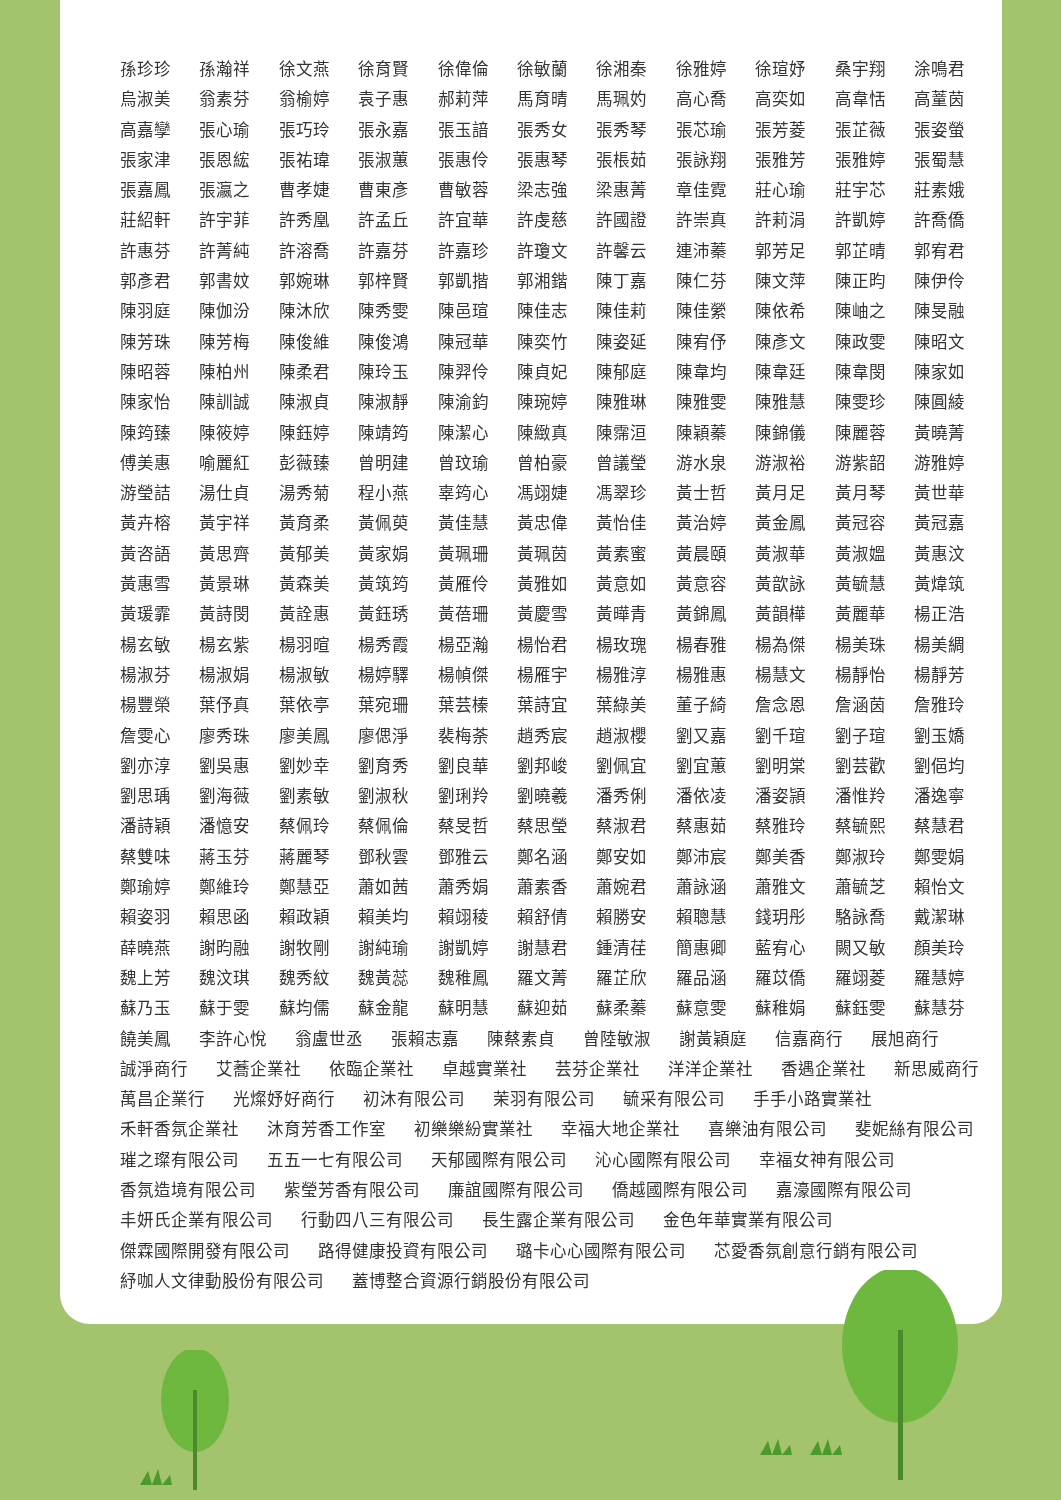孫珍珍 孫瀚祥 徐文燕 徐育賢 徐偉倫 徐敏蘭 徐湘秦 徐雅婷 徐瑄妤 桑宇翔 涂鳴君
烏淑美 翁素芬 翁榆婷 袁子惠 郝莉萍 馬育晴 馬珮妁 高心喬 高奕如 高韋恬 高蕫茵
高嘉孿 張心瑜 張巧玲 張永嘉 張玉諳 張秀女 張秀琴 張芯瑜 張芳菱 張芷薇 張姿螢
張家津 張恩綋 張祐瑋 張淑蕙 張惠伶 張惠琴 張棖茹 張詠翔 張雅芳 張雅婷 張蜀慧
張嘉鳳 張瀛之 曹孝婕 曹東彥 曹敏蓉 梁志強 梁惠菁 章佳霓 莊心瑜 莊宇芯 莊素娥
莊紹軒 許宇菲 許秀凰 許孟丘 許宜華 許虔慈 許國證 許崇真 許莉涓 許凱婷 許喬僑
許惠芬 許菁純 許溶喬 許嘉芬 許嘉珍 許瓊文 許馨云 連沛蓁 郭芳足 郭芷晴 郭宥君
郭彥君 郭書妏 郭婉琳 郭梓賢 郭凱揩 郭湘鍇 陳丁嘉 陳仁芬 陳文萍 陳正昀 陳伊伶
陳羽庭 陳伽汾 陳沐欣 陳秀雯 陳邑瑄 陳佳志 陳佳莉 陳佳縈 陳依希 陳岫之 陳旻融
陳芳珠 陳芳梅 陳俊維 陳俊鴻 陳冠華 陳奕竹 陳姿延 陳宥伃 陳彥文 陳政雯 陳昭文
陳昭蓉 陳柏州 陳柔君 陳玲玉 陳羿伶 陳貞妃 陳郁庭 陳韋均 陳韋廷 陳韋閔 陳家如
陳家怡 陳訓誠 陳淑貞 陳淑靜 陳渝鈞 陳琬婷 陳雅琳 陳雅雯 陳雅慧 陳雯珍 陳圓綾
陳筠臻 陳筱婷 陳鈺婷 陳靖筠 陳潔心 陳緻真 陳霈洹 陳穎蓁 陳錦儀 陳麗蓉 黃曉菁
傅美惠 喻麗紅 彭薇臻 曾明建 曾玟瑜 曾柏豪 曾議瑩 游水泉 游淑裕 游紫韶 游雅婷
游瑩詰 湯仕貞 湯秀菊 程小燕 辜筠心 馮翊婕 馮翠珍 黃士哲 黃月足 黃月琴 黃世華
黃卉榕 黃宇祥 黃育柔 黃佩萸 黃佳慧 黃忠偉 黃怡佳 黃治婷 黃金鳳 黃冠容 黃冠嘉
黃咨語 黃思齊 黃郁美 黃家娟 黃珮珊 黃珮茵 黃素蜜 黃晨頤 黃淑華 黃淑媼 黃惠汶
黃惠雪 黃景琳 黃森美 黃筑筠 黃雁伶 黃雅如 黃意如 黃意容 黃歆詠 黃毓慧 黃煒筑
黃瑗霏 黃詩閔 黃詮惠 黃鈺琇 黃蓓珊 黃慶雪 黃曄青 黃錦鳳 黃韻樺 黃麗華 楊正浩
楊玄敏 楊玄紫 楊羽暄 楊秀霞 楊亞瀚 楊怡君 楊玫瑰 楊春雅 楊為傑 楊美珠 楊美綢
楊淑芬 楊淑娟 楊淑敏 楊婷驛 楊幀傑 楊雁宇 楊雅淳 楊雅惠 楊慧文 楊靜怡 楊靜芳
楊豐榮 葉伃真 葉依亭 葉宛珊 葉芸榛 葉詩宜 葉綠美 董子綺 詹念恩 詹涵茵 詹雅玲
詹雯心 廖秀珠 廖美鳳 廖偲淨 裴梅荼 趙秀宸 趙淑櫻 劉又嘉 劉千瑄 劉子瑄 劉玉嬌
劉亦淳 劉吳惠 劉妙幸 劉育秀 劉良華 劉邦峻 劉佩宜 劉宜蕙 劉明棠 劉芸歡 劉俋均
劉思瑀 劉海薇 劉素敏 劉淑秋 劉琍羚 劉曉羲 潘秀俐 潘依凌 潘姿頴 潘惟羚 潘逸寧
潘詩穎 潘憶安 蔡佩玲 蔡佩倫 蔡旻哲 蔡思瑩 蔡淑君 蔡惠茹 蔡雅玲 蔡毓熙 蔡慧君
蔡雙味 蔣玉芬 蔣麗琴 鄧秋雲 鄧雅云 鄭名涵 鄭安如 鄭沛宸 鄭美香 鄭淑玲 鄭雯娟
鄭瑜婷 鄭維玲 鄭慧亞 蕭如茜 蕭秀娟 蕭素香 蕭婉君 蕭詠涵 蕭雅文 蕭毓芝 賴怡文
賴姿羽 賴思函 賴政穎 賴美均 賴翊稜 賴舒倩 賴勝安 賴聰慧 錢玥彤 駱詠喬 戴潔琳
薛曉燕 謝昀融 謝牧剛 謝純瑜 謝凱婷 謝慧君 鍾清荏 簡惠卿 藍宥心 闕又敏 顏美玲
魏上芳 魏汶琪 魏秀紋 魏黃蕊 魏稚鳳 羅文菁 羅芷欣 羅品涵 羅苡僑 羅翊菱 羅慧婷
蘇乃玉 蘇于雯 蘇均儒 蘇金龍 蘇明慧 蘇迎茹 蘇柔蓁 蘇意雯 蘇稚娟 蘇鈺雯 蘇慧芬
饒美鳳 李許心悅 翁盧世丞 張賴志嘉 陳蔡素貞 曾陸敏淑 謝黃穎庭 信嘉商行 展旭商行
誠淨商行 艾蕎企業社 依臨企業社 卓越實業社 芸芬企業社 洋洋企業社 香遇企業社 新思威商行
萬昌企業行 光燦妤好商行 初沐有限公司 茉羽有限公司 毓采有限公司 手手小路實業社
禾軒香氛企業社 沐育芳香工作室 初樂樂紛實業社 幸福大地企業社 喜樂油有限公司 斐妮絲有限公司
璀之璨有限公司 五五一七有限公司 天郁國際有限公司 沁心國際有限公司 幸福女神有限公司
香氛造境有限公司 紫瑩芳香有限公司 廉誼國際有限公司 僑越國際有限公司 嘉濠國際有限公司
丰妍氏企業有限公司 行動四八三有限公司 長生露企業有限公司 金色年華實業有限公司
傑霖國際開發有限公司 路得健康投資有限公司 璐卡心心國際有限公司 芯愛香氛創意行銷有限公司
紓咖人文律動股份有限公司 蓋博整合資源行銷股份有限公司